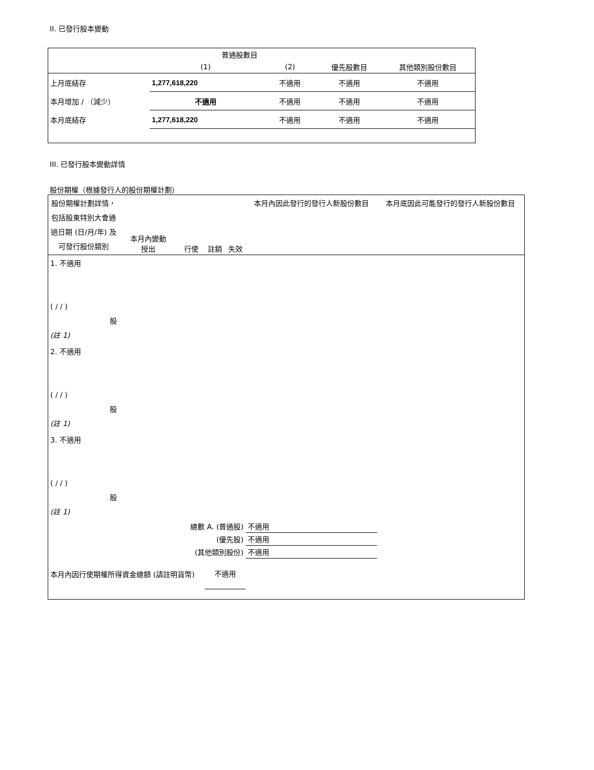II. 已發行股本變動
| | 普通股數目 | | | |
| | (1) | (2) | 優先股數目 | 其他類別股份數目 |
| 上月底結存 | 1,277,618,220 | 不適用 | 不適用 | 不適用 |
| 本月增加 / （減少） | 不適用 | 不適用 | 不適用 | 不適用 |
| 本月底結存 | 1,277,618,220 | 不適用 | 不適用 | 不適用 |
III. 已發行股本變動詳情
股份期權（根據發行人的股份期權計劃）
| 股份期權計劃詳情，包括股東特別大會通過日期 (日/月/年) 及可發行股份類別 | 本月內變動 授出 | 行使 | 註銷 | 失效 | 本月內因此發行的發行人新股份數目 | 本月底因此可能發行的發行人新股份數目 |
| 1. 不適用 ( / / ) 股 (註 1) | | | | | | |
| 2. 不適用 ( / / ) 股 (註 1) | | | | | | |
| 3. 不適用 ( / / ) 股 (註 1) | | | | | | |
| 總數 A. (普通股) | | | | | 不適用 | |
| (優先股) | | | | | 不適用 | |
| (其他類別股份) | | | | | 不適用 | |
| 本月內因行使期權所得資金總額 (請註明貨幣) | | | 不適用 | | | |